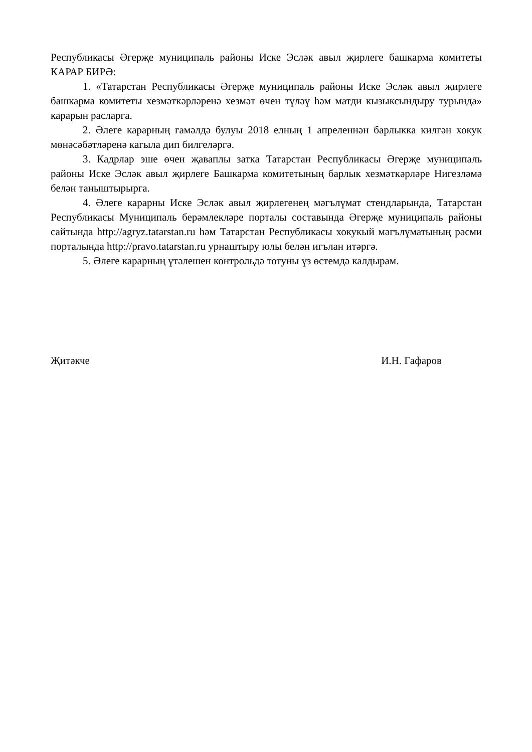Республикасы Әгерҗе муниципаль районы Иске Эсләк авыл җирлеге башкарма комитеты КАРАР БИРӘ:
1. «Татарстан Республикасы Әгерҗе муниципаль районы Иске Эсләк авыл җирлеге башкарма комитеты хезмәткәрләренә хезмәт өчен түләү һәм матди кызыксындыру турында» карарын расларга.
2. Әлеге карарның гамәлдә булуы 2018 елның 1 апреленнән барлыкка килгән хокук мөнәсәбәтләренә кагыла дип билгеләргә.
3. Кадрлар эше өчен җаваплы затка Татарстан Республикасы Әгерҗе муниципаль районы Иске Эсләк авыл җирлеге Башкарма комитетының барлык хезмәткәрләре Нигезләмә белән таныштырырга.
4. Әлеге карарны Иске Эсләк авыл җирлегенең мәгълүмат стендларында, Татарстан Республикасы Муниципаль берәмлекләре порталы составында Әгерҗе муниципаль районы сайтында http://agryz.tatarstan.ru һәм Татарстан Республикасы хокукый мәгълүматының рәсми порталында http://pravo.tatarstan.ru урнаштыру юлы белән игълан итәргә.
5. Әлеге карарның үтәлешен контрольдә тотуны үз өстемдә калдырам.
Җитәкче И.Н. Гафаров